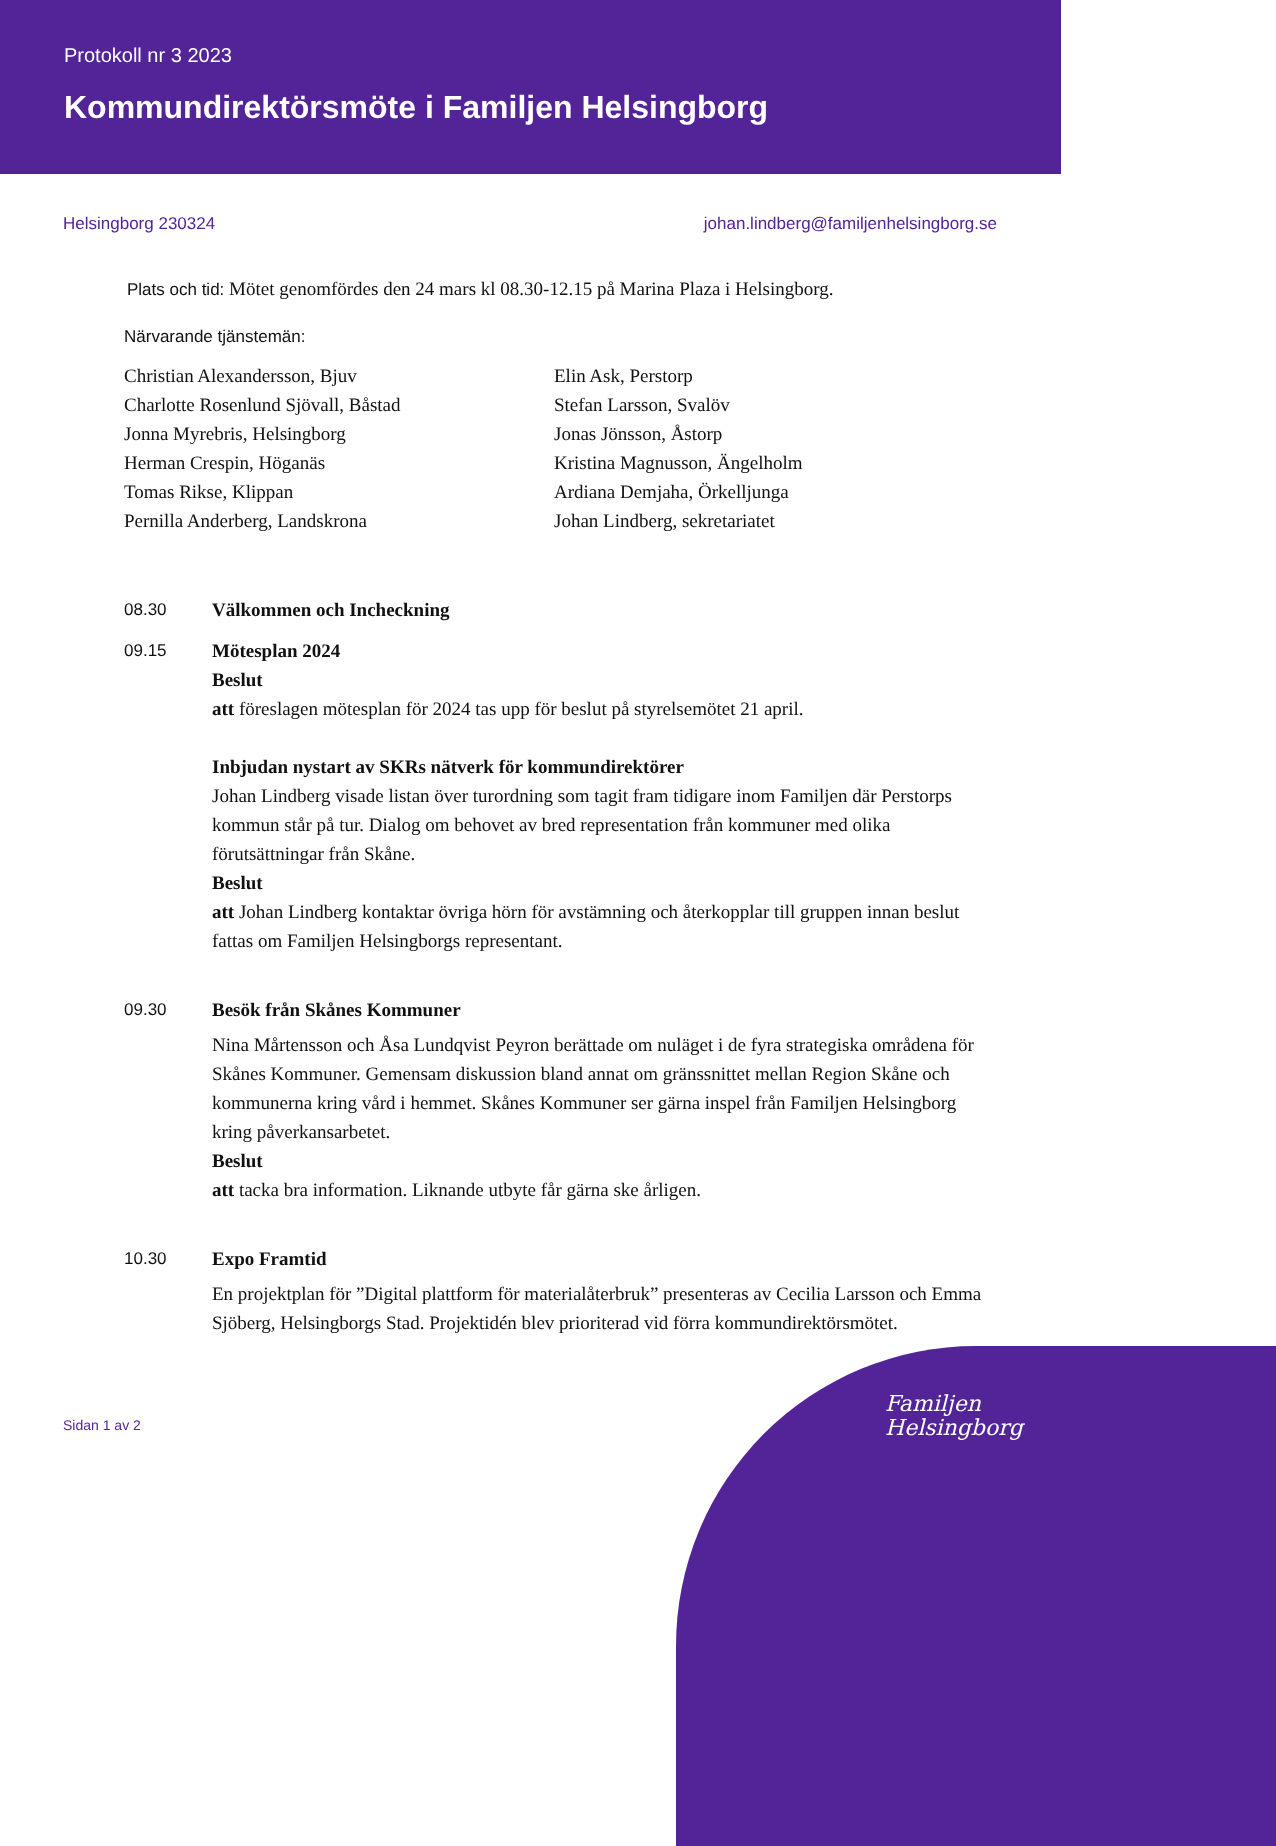Protokoll nr 3 2023
Kommundirektörsmöte i Familjen Helsingborg
Helsingborg 230324 johan.lindberg@familjenhelsingborg.se
Plats och tid: Mötet genomfördes den 24 mars kl 08.30-12.15 på Marina Plaza i Helsingborg.
Närvarande tjänstemän:
Christian Alexandersson, Bjuv
Charlotte Rosenlund Sjövall, Båstad
Jonna Myrebris, Helsingborg
Herman Crespin, Höganäs
Tomas Rikse, Klippan
Pernilla Anderberg, Landskrona
Elin Ask, Perstorp
Stefan Larsson, Svalöv
Jonas Jönsson, Åstorp
Kristina Magnusson, Ängelholm
Ardiana Demjaha, Örkelljunga
Johan Lindberg, sekretariatet
08.30 Välkommen och Incheckning
09.15 Mötesplan 2024
Beslut
att föreslagen mötesplan för 2024 tas upp för beslut på styrelsemötet 21 april.
Inbjudan nystart av SKRs nätverk för kommundirektörer
Johan Lindberg visade listan över turordning som tagit fram tidigare inom Familjen där Perstorps kommun står på tur. Dialog om behovet av bred representation från kommuner med olika förutsättningar från Skåne.
Beslut
att Johan Lindberg kontaktar övriga hörn för avstämning och återkopplar till gruppen innan beslut fattas om Familjen Helsingborgs representant.
09.30 Besök från Skånes Kommuner
Nina Mårtensson och Åsa Lundqvist Peyron berättade om nuläget i de fyra strategiska områdena för Skånes Kommuner. Gemensam diskussion bland annat om gränssnittet mellan Region Skåne och kommunerna kring vård i hemmet. Skånes Kommuner ser gärna inspel från Familjen Helsingborg kring påverkansarbetet.
Beslut
att tacka bra information. Liknande utbyte får gärna ske årligen.
10.30 Expo Framtid
En projektplan för ”Digital plattform för materialåterbruk” presenteras av Cecilia Larsson och Emma Sjöberg, Helsingborgs Stad. Projektidén blev prioriterad vid förra kommundirektörsmötet.
Sidan 1 av 2
Familjen
Helsingborg